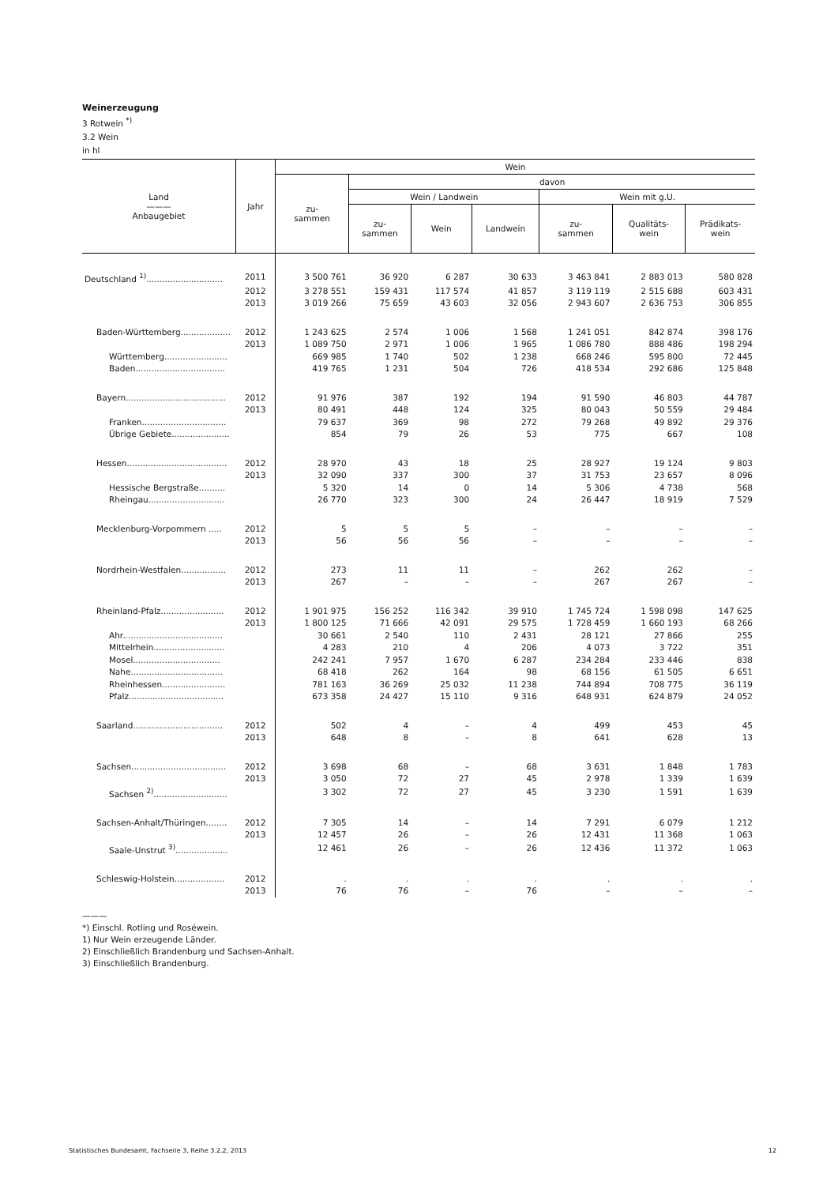Weinerzeugung
3 Rotwein <sup>*)</sup>
3.2 Wein
in hl
| Land ——— Anbaugebiet | Jahr | Wein | | | | | | |
| --- | --- | --- | --- | --- | --- | --- | --- | --- |
| | | zu- sammen | davon | | | | | |
| | | | Wein / Landwein | | | Wein mit g.U. | | |
| | | | zu- sammen | Wein | Landwein | zu- sammen | Qualitäts- wein | Prädikats- wein |
| Deutschland <sup>1)</sup>............................. | 2011 | 3 500 761 | 36 920 | 6 287 | 30 633 | 3 463 841 | 2 883 013 | 580 828 |
| | 2012 | 3 278 551 | 159 431 | 117 574 | 41 857 | 3 119 119 | 2 515 688 | 603 431 |
| | 2013 | 3 019 266 | 75 659 | 43 603 | 32 056 | 2 943 607 | 2 636 753 | 306 855 |
| Baden-Württemberg................... | 2012 | 1 243 625 | 2 574 | 1 006 | 1 568 | 1 241 051 | 842 874 | 398 176 |
| | 2013 | 1 089 750 | 2 971 | 1 006 | 1 965 | 1 086 780 | 888 486 | 198 294 |
| Württemberg........................ | | 669 985 | 1 740 | 502 | 1 238 | 668 246 | 595 800 | 72 445 |
| Baden.................................. | | 419 765 | 1 231 | 504 | 726 | 418 534 | 292 686 | 125 848 |
| Bayern...................................... | 2012 | 91 976 | 387 | 192 | 194 | 91 590 | 46 803 | 44 787 |
| | 2013 | 80 491 | 448 | 124 | 325 | 80 043 | 50 559 | 29 484 |
| Franken................................ | | 79 637 | 369 | 98 | 272 | 79 268 | 49 892 | 29 376 |
| Übrige Gebiete...................... | | 854 | 79 | 26 | 53 | 775 | 667 | 108 |
| Hessen...................................... | 2012 | 28 970 | 43 | 18 | 25 | 28 927 | 19 124 | 9 803 |
| | 2013 | 32 090 | 337 | 300 | 37 | 31 753 | 23 657 | 8 096 |
| Hessische Bergstraße.......... | | 5 320 | 14 | 0 | 14 | 5 306 | 4 738 | 568 |
| Rheingau............................. | | 26 770 | 323 | 300 | 24 | 26 447 | 18 919 | 7 529 |
| Mecklenburg-Vorpommern ..... | 2012 | 5 | 5 | 5 | – | – | – | – |
| | 2013 | 56 | 56 | 56 | – | – | – | – |
| Nordrhein-Westfalen................. | 2012 | 273 | 11 | 11 | – | 262 | 262 | – |
| | 2013 | 267 | – | – | – | 267 | 267 | – |
| Rheinland-Pfalz........................ | 2012 | 1 901 975 | 156 252 | 116 342 | 39 910 | 1 745 724 | 1 598 098 | 147 625 |
| | 2013 | 1 800 125 | 71 666 | 42 091 | 29 575 | 1 728 459 | 1 660 193 | 68 266 |
| Ahr...................................... | | 30 661 | 2 540 | 110 | 2 431 | 28 121 | 27 866 | 255 |
| Mittelrhein........................... | | 4 283 | 210 | 4 | 206 | 4 073 | 3 722 | 351 |
| Mosel................................. | | 242 241 | 7 957 | 1 670 | 6 287 | 234 284 | 233 446 | 838 |
| Nahe................................... | | 68 418 | 262 | 164 | 98 | 68 156 | 61 505 | 6 651 |
| Rheinhessen........................ | | 781 163 | 36 269 | 25 032 | 11 238 | 744 894 | 708 775 | 36 119 |
| Pfalz.................................... | | 673 358 | 24 427 | 15 110 | 9 316 | 648 931 | 624 879 | 24 052 |
| Saarland.................................. | 2012 | 502 | 4 | – | 4 | 499 | 453 | 45 |
| | 2013 | 648 | 8 | – | 8 | 641 | 628 | 13 |
| Sachsen.................................... | 2012 | 3 698 | 68 | – | 68 | 3 631 | 1 848 | 1 783 |
| | 2013 | 3 050 | 72 | 27 | 45 | 2 978 | 1 339 | 1 639 |
| Sachsen <sup>2)</sup>............................ | | 3 302 | 72 | 27 | 45 | 3 230 | 1 591 | 1 639 |
| Sachsen-Anhalt/Thüringen........ | 2012 | 7 305 | 14 | – | 14 | 7 291 | 6 079 | 1 212 |
| | 2013 | 12 457 | 26 | – | 26 | 12 431 | 11 368 | 1 063 |
| Saale-Unstrut <sup>3)</sup>.................... | | 12 461 | 26 | – | 26 | 12 436 | 11 372 | 1 063 |
| Schleswig-Holstein................... | 2012 | . | . | . | . | . | . | . |
| | 2013 | 76 | 76 | – | 76 | – | – | – |
———
*) Einschl. Rotling und Roséwein.
1) Nur Wein erzeugende Länder.
2) Einschließlich Brandenburg und Sachsen-Anhalt.
3) Einschließlich Brandenburg.
Statistisches Bundesamt, Fachserie 3, Reihe 3.2.2, 2013 12